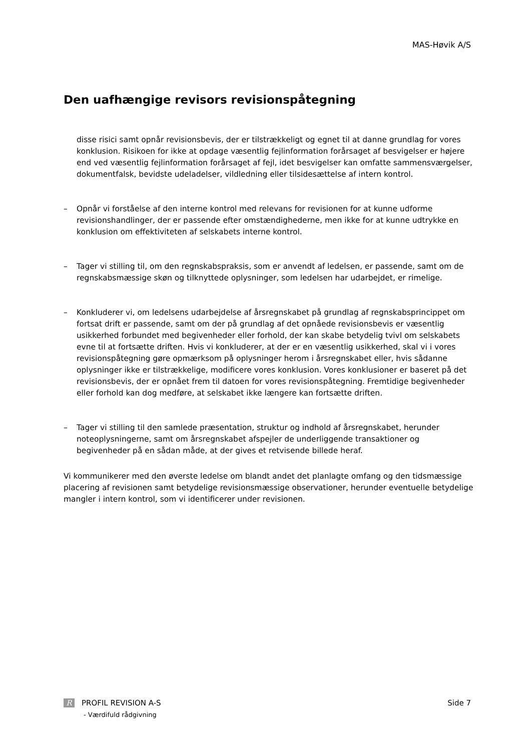MAS-Høvik A/S
Den uafhængige revisors revisionspåtegning
disse risici samt opnår revisionsbevis, der er tilstrækkeligt og egnet til at danne grundlag for vores konklusion. Risikoen for ikke at opdage væsentlig fejlinformation forårsaget af besvigelser er højere end ved væsentlig fejlinformation forårsaget af fejl, idet besvigelser kan omfatte sammensværgelser, dokumentfalsk, bevidste udeladelser, vildledning eller tilsidesættelse af intern kontrol.
– Opnår vi forståelse af den interne kontrol med relevans for revisionen for at kunne udforme revisionshandlinger, der er passende efter omstændighederne, men ikke for at kunne udtrykke en konklusion om effektiviteten af selskabets interne kontrol.
– Tager vi stilling til, om den regnskabspraksis, som er anvendt af ledelsen, er passende, samt om de regnskabsmæssige skøn og tilknyttede oplysninger, som ledelsen har udarbejdet, er rimelige.
– Konkluderer vi, om ledelsens udarbejdelse af årsregnskabet på grundlag af regnskabsprincippet om fortsat drift er passende, samt om der på grundlag af det opnåede revisionsbevis er væsentlig usikkerhed forbundet med begivenheder eller forhold, der kan skabe betydelig tvivl om selskabets evne til at fortsætte driften. Hvis vi konkluderer, at der er en væsentlig usikkerhed, skal vi i vores revisionspåtegning gøre opmærksom på oplysninger herom i årsregnskabet eller, hvis sådanne oplysninger ikke er tilstrækkelige, modificere vores konklusion. Vores konklusioner er baseret på det revisionsbevis, der er opnået frem til datoen for vores revisionspåtegning. Fremtidige begivenheder eller forhold kan dog medføre, at selskabet ikke længere kan fortsætte driften.
– Tager vi stilling til den samlede præsentation, struktur og indhold af årsregnskabet, herunder noteoplysningerne, samt om årsregnskabet afspejler de underliggende transaktioner og begivenheder på en sådan måde, at der gives et retvisende billede heraf.
Vi kommunikerer med den øverste ledelse om blandt andet det planlagte omfang og den tidsmæssige placering af revisionen samt betydelige revisionsmæssige observationer, herunder eventuelle betydelige mangler i intern kontrol, som vi identificerer under revisionen.
R PROFIL REVISION A-S
- Værdifuld rådgivning
Side 7